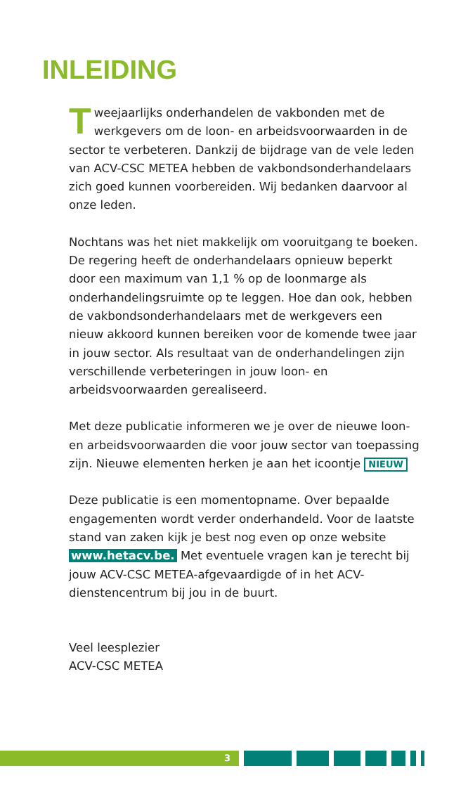INLEIDING
Tweejaarlijks onderhandelen de vakbonden met de werkgevers om de loon- en arbeidsvoorwaarden in de sector te verbeteren. Dankzij de bijdrage van de vele leden van ACV-CSC METEA hebben de vakbondsonderhandelaars zich goed kunnen voorbereiden. Wij bedanken daarvoor al onze leden.
Nochtans was het niet makkelijk om vooruitgang te boeken. De regering heeft de onderhandelaars opnieuw beperkt door een maximum van 1,1 % op de loonmarge als onderhandelingsruimte op te leggen. Hoe dan ook, hebben de vakbondsonderhandelaars met de werkgevers een nieuw akkoord kunnen bereiken voor de komende twee jaar in jouw sector. Als resultaat van de onderhandelingen zijn verschillende verbeteringen in jouw loon- en arbeidsvoorwaarden gerealiseerd.
Met deze publicatie informeren we je over de nieuwe loon- en arbeidsvoorwaarden die voor jouw sector van toepassing zijn. Nieuwe elementen herken je aan het icoontje NIEUW
Deze publicatie is een momentopname. Over bepaalde engagementen wordt verder onderhandeld. Voor de laatste stand van zaken kijk je best nog even op onze website www.hetacv.be. Met eventuele vragen kan je terecht bij jouw ACV-CSC METEA-afgevaardigde of in het ACV-dienstencentrum bij jou in de buurt.
Veel leesplezier
ACV-CSC METEA
3